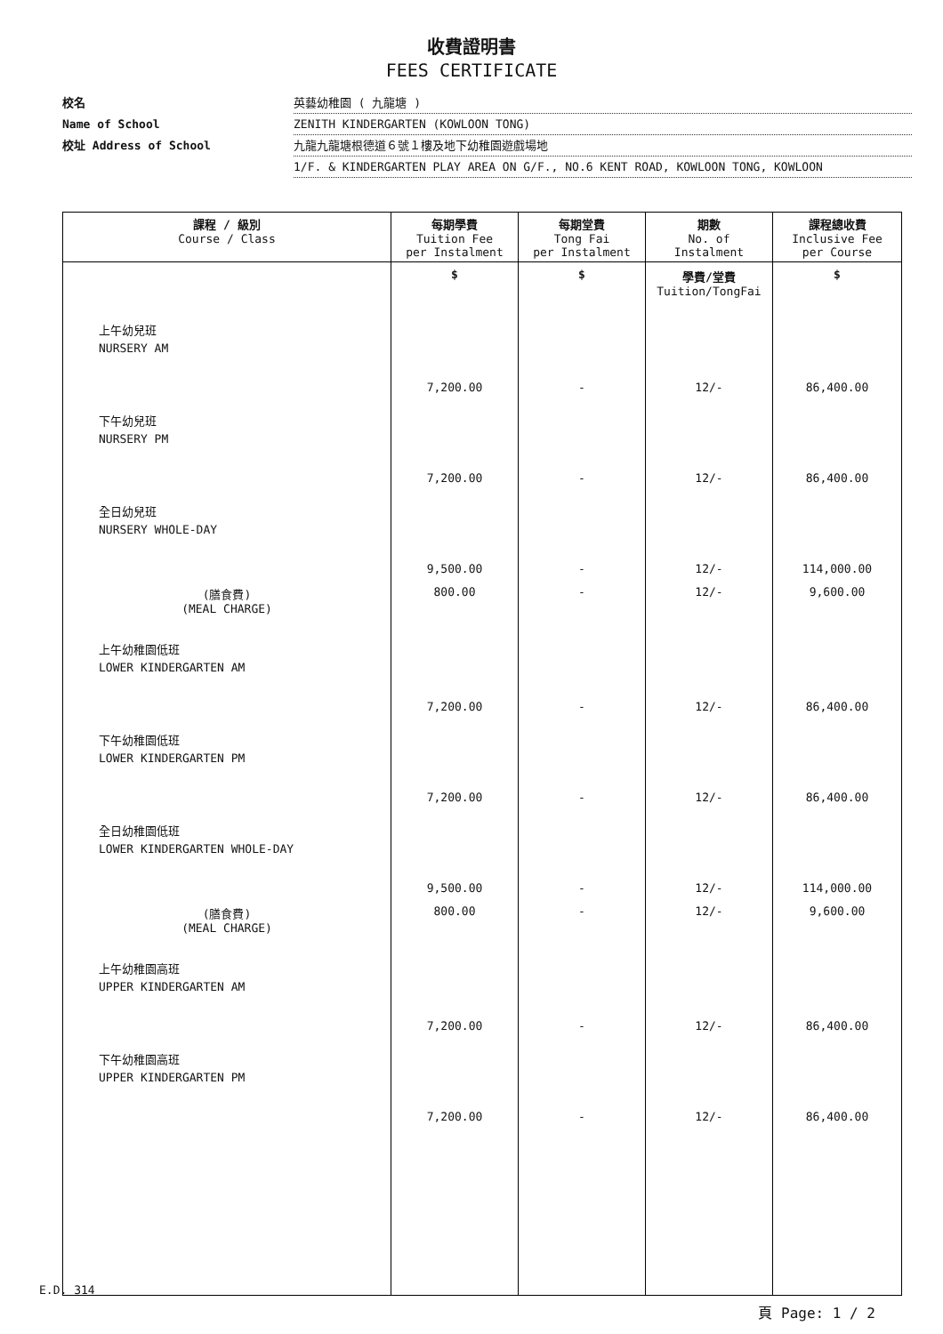收費證明書
FEES CERTIFICATE
校名 英藝幼稚園 ( 九龍塘 )
Name of School ZENITH KINDERGARTEN (KOWLOON TONG)
校址 Address of School 九龍九龍塘根德道６號１樓及地下幼稚園遊戲場地
1/F. & KINDERGARTEN PLAY AREA ON G/F., NO.6 KENT ROAD, KOWLOON TONG, KOWLOON
| 課程 / 級別 Course / Class | 每期學費 Tuition Fee per Instalment | 每期堂費 Tong Fai per Instalment | 期數 No. of Instalment | 課程總收費 Inclusive Fee per Course |
| --- | --- | --- | --- | --- |
| | $ | $ | 學費/堂費 Tuition/TongFai | $ |
| 上午幼兒班 NURSERY AM | 7,200.00 | - | 12/- | 86,400.00 |
| 下午幼兒班 NURSERY PM | 7,200.00 | - | 12/- | 86,400.00 |
| 全日幼兒班 NURSERY WHOLE-DAY | 9,500.00 | - | 12/- | 114,000.00 |
| (膳食費) (MEAL CHARGE) | 800.00 | - | 12/- | 9,600.00 |
| 上午幼稚園低班 LOWER KINDERGARTEN AM | 7,200.00 | - | 12/- | 86,400.00 |
| 下午幼稚園低班 LOWER KINDERGARTEN PM | 7,200.00 | - | 12/- | 86,400.00 |
| 全日幼稚園低班 LOWER KINDERGARTEN WHOLE-DAY | 9,500.00 | - | 12/- | 114,000.00 |
| (膳食費) (MEAL CHARGE) | 800.00 | - | 12/- | 9,600.00 |
| 上午幼稚園高班 UPPER KINDERGARTEN AM | 7,200.00 | - | 12/- | 86,400.00 |
| 下午幼稚園高班 UPPER KINDERGARTEN PM | 7,200.00 | - | 12/- | 86,400.00 |
頁 Page: 1 / 2
E.D. 314